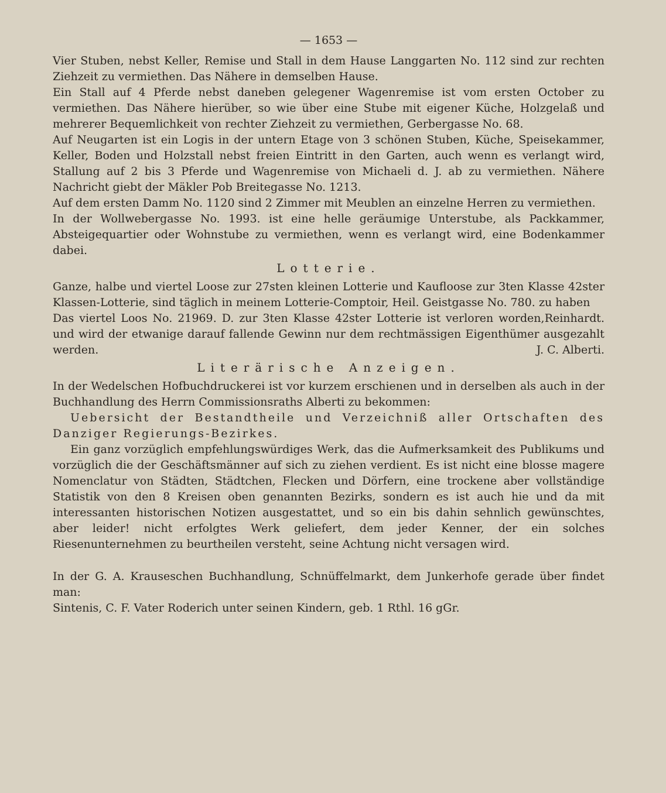— 1653 —
Vier Stuben, nebst Keller, Remise und Stall in dem Hause Langgarten No. 112 sind zur rechten Ziehzeit zu vermiethen. Das Nähere in demselben Hause.
Ein Stall auf 4 Pferde nebst daneben gelegener Wagenremise ist vom ersten October zu vermiethen. Das Nähere hierüber, so wie über eine Stube mit eigener Küche, Holzgelaß und mehrerer Bequemlichkeit von rechter Ziehzeit zu vermiethen, Gerbergasse No. 68.
Auf Neugarten ist ein Logis in der untern Etage von 3 schönen Stuben, Küche, Speisekammer, Keller, Boden und Holzstall nebst freien Eintritt in den Garten, auch wenn es verlangt wird, Stallung auf 2 bis 3 Pferde und Wagenremise von Michaeli d. J. ab zu vermiethen. Nähere Nachricht giebt der Mäkler Pob Breitegasse No. 1213.
Auf dem ersten Damm No. 1120 sind 2 Zimmer mit Meublen an einzelne Herren zu vermiethen.
In der Wollwebergasse No. 1993. ist eine helle geräumige Unterstube, als Packkammer, Absteigequartier oder Wohnstube zu vermiethen, wenn es verlangt wird, eine Bodenkammer dabei.
Lotterie.
Ganze, halbe und viertel Loose zur 27sten kleinen Lotterie und Kaufloose zur 3ten Klasse 42ster Klassen-Lotterie, sind täglich in meinem Lotterie-Comptoir, Heil. Geistgasse No. 780. zu haben Reinhardt.
Das viertel Loos No. 21969. D. zur 3ten Klasse 42ster Lotterie ist verloren worden, und wird der etwanige darauf fallende Gewinn nur dem rechtmässigen Eigenthümer ausgezahlt werden. J. C. Alberti.
Literärische Anzeigen.
In der Wedelschen Hofbuchdruckerei ist vor kurzem erschienen und in derselben als auch in der Buchhandlung des Herrn Commissionsraths Alberti zu bekommen:
Uebersicht der Bestandtheile und Verzeichniß aller Ortschaften des Danziger Regierungs-Bezirkes.
Ein ganz vorzüglich empfehlungswürdiges Werk, das die Aufmerksamkeit des Publikums und vorzüglich die der Geschäftsmänner auf sich zu ziehen verdient. Es ist nicht eine blosse magere Nomenclatur von Städten, Städtchen, Flecken und Dörfern, eine trockene aber vollständige Statistik von den 8 Kreisen oben genannten Bezirks, sondern es ist auch hie und da mit interessanten historischen Notizen ausgestattet, und so ein bis dahin sehnlich gewünschtes, aber leider! nicht erfolgtes Werk geliefert, dem jeder Kenner, der ein solches Riesenunternehmen zu beurtheilen versteht, seine Achtung nicht versagen wird.
In der G. A. Krauseschen Buchhandlung, Schnüffelmarkt, dem Junkerhofe gerade über findet man:
Sintenis, C. F. Vater Roderich unter seinen Kindern, geb. 1 Rthl. 16 gGr.